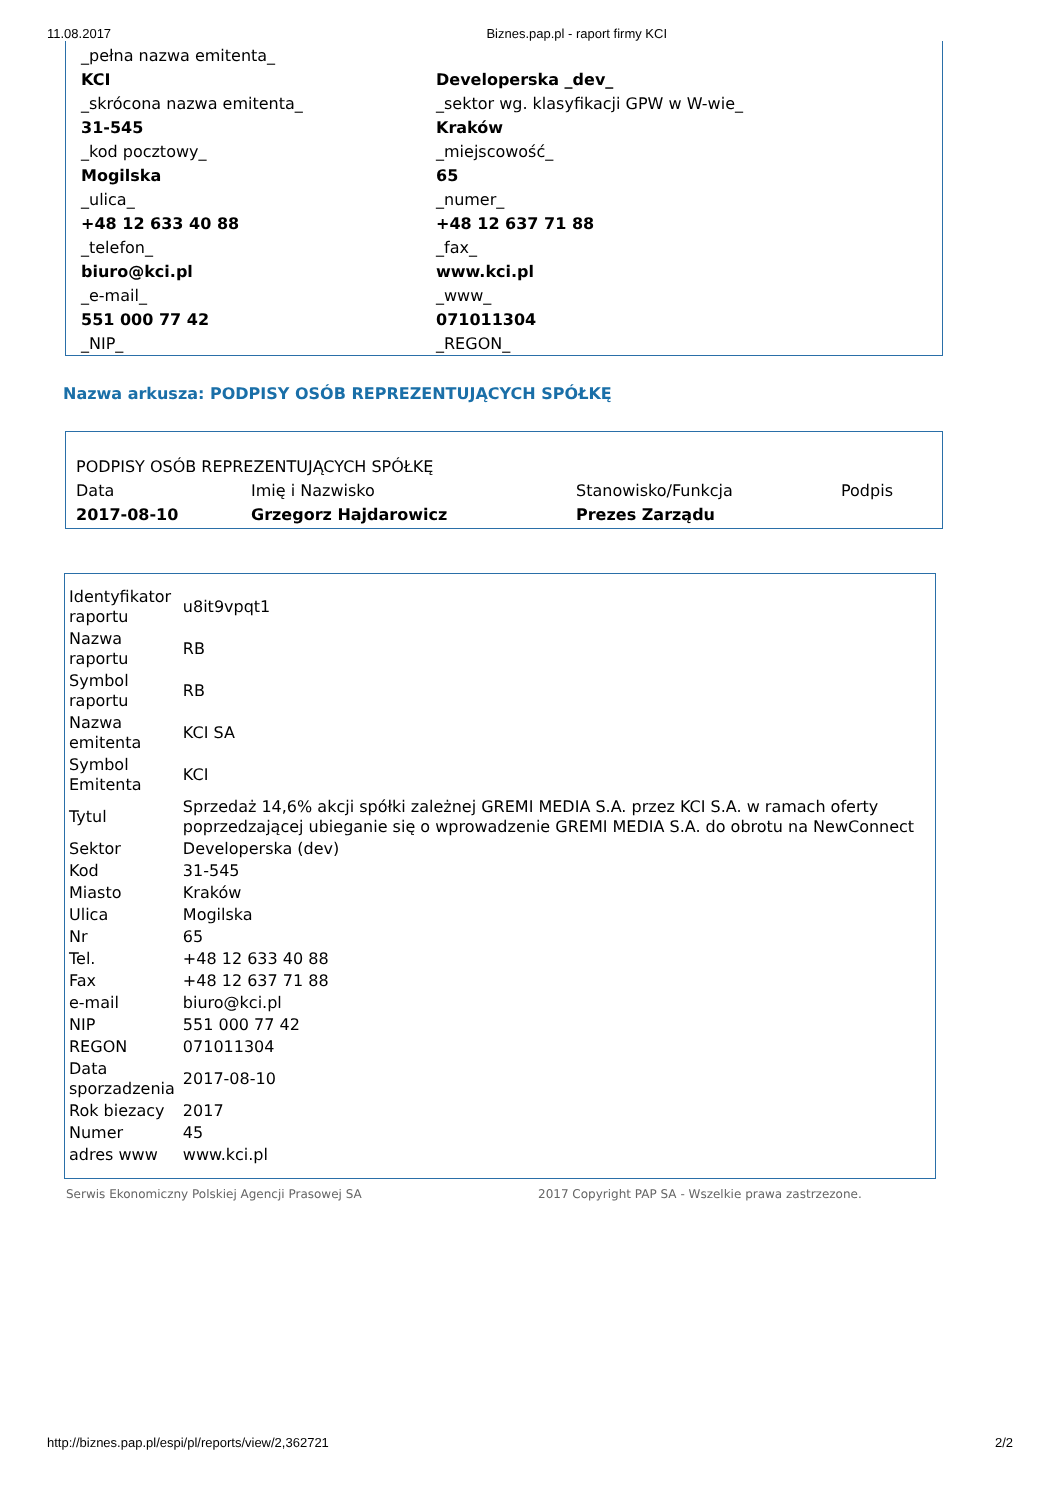11.08.2017 Biznes.pap.pl - raport firmy KCI
| _pełna nazwa emitenta_ | |
| KCI | Developerska _dev_ |
| _skrócona nazwa emitenta_ | _sektor wg. klasyfikacji GPW w W-wie_ |
| 31-545 | Kraków |
| _kod pocztowy_ | _miejscowość_ |
| Mogilska | 65 |
| _ulica_ | _numer_ |
| +48 12 633 40 88 | +48 12 637 71 88 |
| _telefon_ | _fax_ |
| biuro@kci.pl | www.kci.pl |
| _e-mail_ | _www_ |
| 551 000 77 42 | 071011304 |
| _NIP_ | _REGON_ |
Nazwa arkusza: PODPISY OSÓB REPREZENTUJĄCYCH SPÓŁKĘ
| PODPISY OSÓB REPREZENTUJĄCYCH SPÓŁKĘ | | | |
| Data | Imię i Nazwisko | Stanowisko/Funkcja | Podpis |
| 2017-08-10 | Grzegorz Hajdarowicz | Prezes Zarządu | |
| Identyfikator raportu | u8it9vpqt1 |
| Nazwa raportu | RB |
| Symbol raportu | RB |
| Nazwa emitenta | KCI SA |
| Symbol Emitenta | KCI |
| Tytul | Sprzedaż 14,6% akcji spółki zależnej GREMI MEDIA S.A. przez KCI S.A. w ramach oferty poprzedzającej ubieganie się o wprowadzenie GREMI MEDIA S.A. do obrotu na NewConnect |
| Sektor | Developerska (dev) |
| Kod | 31-545 |
| Miasto | Kraków |
| Ulica | Mogilska |
| Nr | 65 |
| Tel. | +48 12 633 40 88 |
| Fax | +48 12 637 71 88 |
| e-mail | biuro@kci.pl |
| NIP | 551 000 77 42 |
| REGON | 071011304 |
| Data sporzadzenia | 2017-08-10 |
| Rok biezacy | 2017 |
| Numer | 45 |
| adres www | www.kci.pl |
Serwis Ekonomiczny Polskiej Agencji Prasowej SA 2017 Copyright PAP SA - Wszelkie prawa zastrzezone.
http://biznes.pap.pl/espi/pl/reports/view/2,362721 2/2